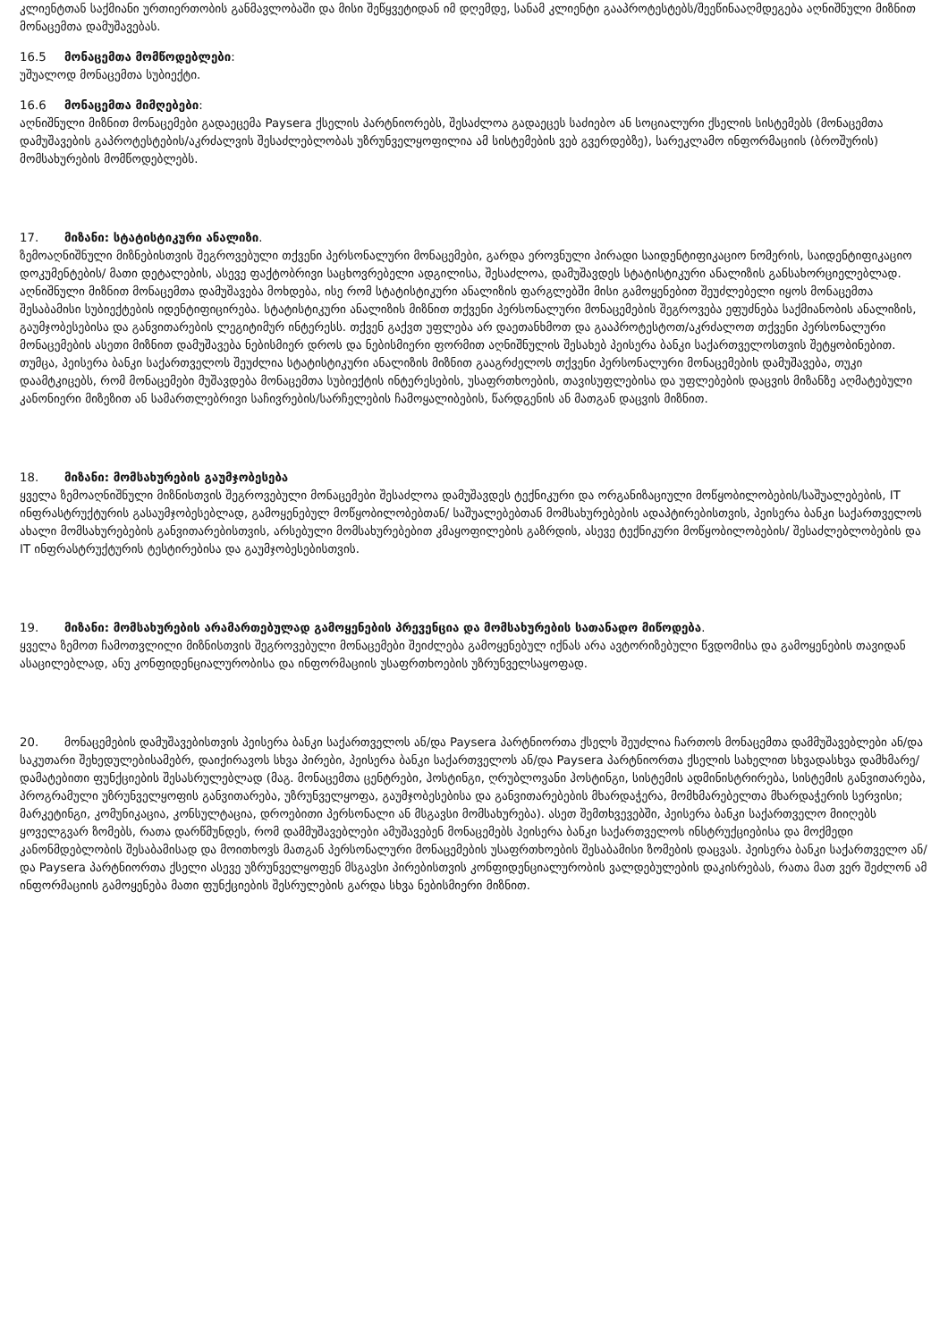კლიენტთან საქმიანი ურთიერთობის განმავლობაში და მისი შეწყვეტიდან იმ დღემდე, სანამ კლიენტი გააპროტესტებს/შეეწინააღმდეგება აღნიშნული მიზნით მონაცემთა დამუშავებას.
16.5 მონაცემთა მომწოდებლები:
უშუალოდ მონაცემთა სუბიექტი.
16.6 მონაცემთა მიმღებები:
აღნიშნული მიზნით მონაცემები გადაეცემა Paysera ქსელის პარტნიორებს, შესაძლოა გადაეცეს საძიებო ან სოციალური ქსელის სისტემებს (მონაცემთა დამუშავების გაპროტესტების/აკრძალვის შესაძლებლობას უზრუნველყოფილია ამ სისტემების ვებ გვერდებზე), სარეკლამო ინფორმაციის (ბროშურის) მომსახურების მომწოდებლებს.
17. მიზანი: სტატისტიკური ანალიზი.
ზემოაღნიშნული მიზნებისთვის შეგროვებული თქვენი პერსონალური მონაცემები, გარდა ეროვნული პირადი საიდენტიფიკაციო ნომერის, საიდენტიფიკაციო დოკუმენტების/ მათი დეტალების, ასევე ფაქტობრივი საცხოვრებელი ადგილისა, შესაძლოა, დამუშავდეს სტატისტიკური ანალიზის განსახორციელებლად. აღნიშნული მიზნით მონაცემთა დამუშავება მოხდება, ისე რომ სტატისტიკური ანალიზის ფარგლებში მისი გამოყენებით შეუძლებელი იყოს მონაცემთა შესაბამისი სუბიექტების იდენტიფიცირება. სტატისტიკური ანალიზის მიზნით თქვენი პერსონალური მონაცემების შეგროვება ეფუძნება საქმიანობის ანალიზის, გაუმჯობესებისა და განვითარების ლეგიტიმურ ინტერესს. თქვენ გაქვთ უფლება არ დაეთანხმოთ და გააპროტესტოთ/აკრძალოთ თქვენი პერსონალური მონაცემების ასეთი მიზნით დამუშავება ნებისმიერ დროს და ნებისმიერი ფორმით აღნიშნულის შესახებ პეისერა ბანკი საქართველოსთვის შეტყობინებით. თუმცა, პეისერა ბანკი საქართველოს შეუძლია სტატისტიკური ანალიზის მიზნით გააგრძელოს თქვენი პერსონალური მონაცემების დამუშავება, თუკი დაამტკიცებს, რომ მონაცემები მუშავდება მონაცემთა სუბიექტის ინტერესების, უსაფრთხოების, თავისუფლებისა და უფლებების დაცვის მიზანზე აღმატებული კანონიერი მიზეზით ან სამართლებრივი საჩივრების/სარჩელების ჩამოყალიბების, წარდგენის ან მათგან დაცვის მიზნით.
18. მიზანი: მომსახურების გაუმჯობესება
ყველა ზემოაღნიშნული მიზნისთვის შეგროვებული მონაცემები შესაძლოა დამუშავდეს ტექნიკური და ორგანიზაციული მოწყობილობების/საშუალებების, IT ინფრასტრუქტურის გასაუმჯობესებლად, გამოყენებულ მოწყობილობებთან/ საშუალებებთან მომსახურებების ადაპტირებისთვის, პეისერა ბანკი საქართველოს ახალი მომსახურებების განვითარებისთვის, არსებული მომსახურებებით კმაყოფილების გაზრდის, ასევე ტექნიკური მოწყობილობების/ შესაძლებლობების და IT ინფრასტრუქტურის ტესტირებისა და გაუმჯობესებისთვის.
19. მიზანი: მომსახურების არამართებულად გამოყენების პრევენცია და მომსახურების სათანადო მიწოდება.
ყველა ზემოთ ჩამოთვლილი მიზნისთვის შეგროვებული მონაცემები შეიძლება გამოყენებულ იქნას არა ავტორიზებული წვდომისა და გამოყენების თავიდან ასაცილებლად, ანუ კონფიდენციალურობისა და ინფორმაციის უსაფრთხოების უზრუნველსაყოფად.
20. მონაცემების დამუშავებისთვის პეისერა ბანკი საქართველოს ან/და Paysera პარტნიორთა ქსელს შეუძლია ჩართოს მონაცემთა დამმუშავებლები ან/და საკუთარი შეხედულებისამებრ, დაიქირავოს სხვა პირები, პეისერა ბანკი საქართველოს ან/და Paysera პარტნიორთა ქსელის სახელით სხვადასხვა დამხმარე/დამატებითი ფუნქციების შესასრულებლად (მაგ. მონაცემთა ცენტრები, ჰოსტინგი, ღრუბლოვანი ჰოსტინგი, სისტემის ადმინისტრირება, სისტემის განვითარება, პროგრამული უზრუნველყოფის განვითარება, უზრუნველყოფა, გაუმჯობესებისა და განვითარებების მხარდაჭერა, მომხმარებელთა მხარდაჭერის სერვისი; მარკეტინგი, კომუნიკაცია, კონსულტაცია, დროებითი პერსონალი ან მსგავსი მომსახურება). ასეთ შემთხვევებში, პეისერა ბანკი საქართველო მიიღებს ყოველგვარ ზომებს, რათა დარწმუნდეს, რომ დამმუშავებლები ამუშავებენ მონაცემებს პეისერა ბანკი საქართველოს ინსტრუქციებისა და მოქმედი კანონმდებლობის შესაბამისად და მოითხოვს მათგან პერსონალური მონაცემების უსაფრთხოების შესაბამისი ზომების დაცვას. პეისერა ბანკი საქართველო ან/და Paysera პარტნიორთა ქსელი ასევე უზრუნველყოფენ მსგავსი პირებისთვის კონფიდენციალურობის ვალდებულების დაკისრებას, რათა მათ ვერ შეძლონ ამ ინფორმაციის გამოყენება მათი ფუნქციების შესრულების გარდა სხვა ნებისმიერი მიზნით.